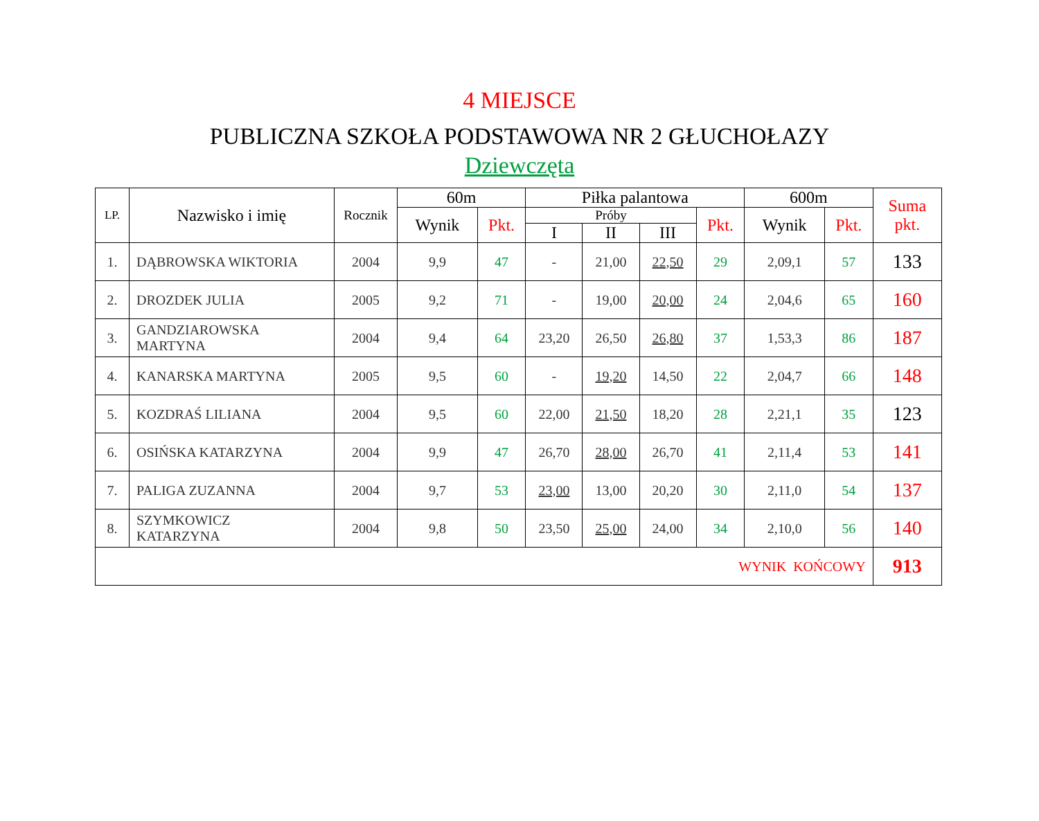4 MIEJSCE
PUBLICZNA SZKOŁA PODSTAWOWA NR 2 GŁUCHOŁAZY
Dziewczęta
| LP. | Nazwisko i imię | Rocznik | 60m | | Piłka palantowa | | | | 600m | | Suma pkt. |
| --- | --- | --- | --- | --- | --- | --- | --- | --- | --- | --- | --- |
| | | | Wynik | Pkt. | Próby | | | Pkt. | Wynik | Pkt. | |
| | | | | | I | II | III | | | | |
| 1. | DĄBROWSKA WIKTORIA | 2004 | 9,9 | 47 | - | 21,00 | 22,50 | 29 | 2,09,1 | 57 | 133 |
| 2. | DROZDEK JULIA | 2005 | 9,2 | 71 | - | 19,00 | 20,00 | 24 | 2,04,6 | 65 | 160 |
| 3. | GANDZIAROWSKA MARTYNA | 2004 | 9,4 | 64 | 23,20 | 26,50 | 26,80 | 37 | 1,53,3 | 86 | 187 |
| 4. | KANARSKA MARTYNA | 2005 | 9,5 | 60 | - | 19,20 | 14,50 | 22 | 2,04,7 | 66 | 148 |
| 5. | KOZDRAŚ LILIANA | 2004 | 9,5 | 60 | 22,00 | 21,50 | 18,20 | 28 | 2,21,1 | 35 | 123 |
| 6. | OSIŃSKA KATARZYNA | 2004 | 9,9 | 47 | 26,70 | 28,00 | 26,70 | 41 | 2,11,4 | 53 | 141 |
| 7. | PALIGA ZUZANNA | 2004 | 9,7 | 53 | 23,00 | 13,00 | 20,20 | 30 | 2,11,0 | 54 | 137 |
| 8. | SZYMKOWICZ KATARZYNA | 2004 | 9,8 | 50 | 23,50 | 25,00 | 24,00 | 34 | 2,10,0 | 56 | 140 |
| WYNIK KOŃCOWY | | | | | | | | | | | 913 |